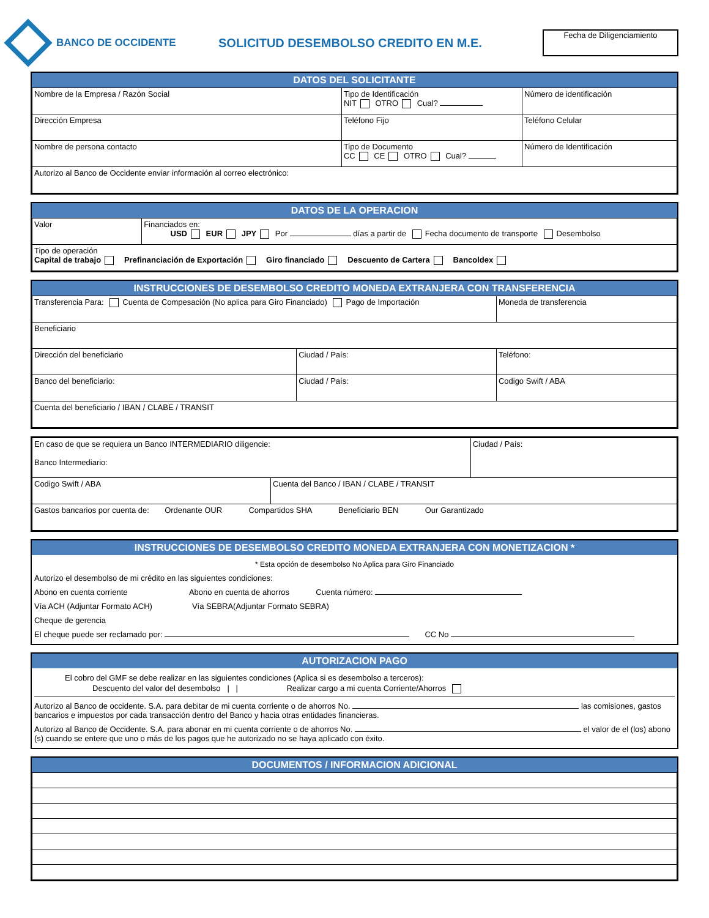BANCO DE OCCIDENTE
SOLICITUD DESEMBOLSO CREDITO EN M.E.
Fecha de Diligenciamiento
DATOS DEL SOLICITANTE
| Nombre de la Empresa / Razón Social | Tipo de Identificación NIT OTRO Cual? | Número de identificación |
| Dirección Empresa | Teléfono Fijo | Teléfono Celular |
| Nombre de persona contacto | Tipo de Documento CC CE OTRO Cual? | Número de Identificación |
| Autorizo al Banco de Occidente enviar información al correo electrónico: | | |
DATOS DE LA OPERACION
| Valor | Financiados en: USD EUR JPY Por días a partir de Fecha documento de transporte Desembolso |
| Tipo de operación Capital de trabajo Prefinanciación de Exportación Giro financiado Descuento de Cartera Bancoldex | |
INSTRUCCIONES DE DESEMBOLSO CREDITO MONEDA EXTRANJERA CON TRANSFERENCIA
| Transferencia Para: Cuenta de Compesación (No aplica para Giro Financiado) Pago de Importación | | Moneda de transferencia |
| Beneficiario | | |
| Dirección del beneficiario | Ciudad / País: | Teléfono: |
| Banco del beneficiario: | Ciudad / País: | Codigo Swift / ABA |
| Cuenta del beneficiario / IBAN / CLABE / TRANSIT | | |
| En caso de que se requiera un Banco INTERMEDIARIO diligencie: Banco Intermediario: | Ciudad / País: |
| / Codigo Swift / ABA / Cuenta del Banco / IBAN / CLABE / TRANSIT / | |
| Gastos bancarios por cuenta de: Ordenante OUR Compartidos SHA Beneficiario BEN Our Garantizado | |
INSTRUCCIONES DE DESEMBOLSO CREDITO MONEDA EXTRANJERA CON MONETIZACION *
* Esta opción de desembolso No Aplica para Giro Financiado
Autorizo el desembolso de mi crédito en las siguientes condiciones:
Abono en cuenta corriente Abono en cuenta de ahorros Cuenta número:
Vía ACH (Adjuntar Formato ACH) Vía SEBRA(Adjuntar Formato SEBRA)
Cheque de gerencia
El cheque puede ser reclamado por: CC No
AUTORIZACION PAGO
El cobro del GMF se debe realizar en las siguientes condiciones (Aplica si es desembolso a terceros):
Descuento del valor del desembolso | | Realizar cargo a mi cuenta Corriente/Ahorros
Autorizo al Banco de occidente. S.A. para debitar de mi cuenta corriente o de ahorros No. las comisiones, gastos bancarios e impuestos por cada transacción dentro del Banco y hacia otras entidades financieras.
Autorizo al Banco de Occidente. S.A. para abonar en mi cuenta corriente o de ahorros No. el valor de el (los) abono (s) cuando se entere que uno o más de los pagos que he autorizado no se haya aplicado con éxito.
DOCUMENTOS / INFORMACION ADICIONAL